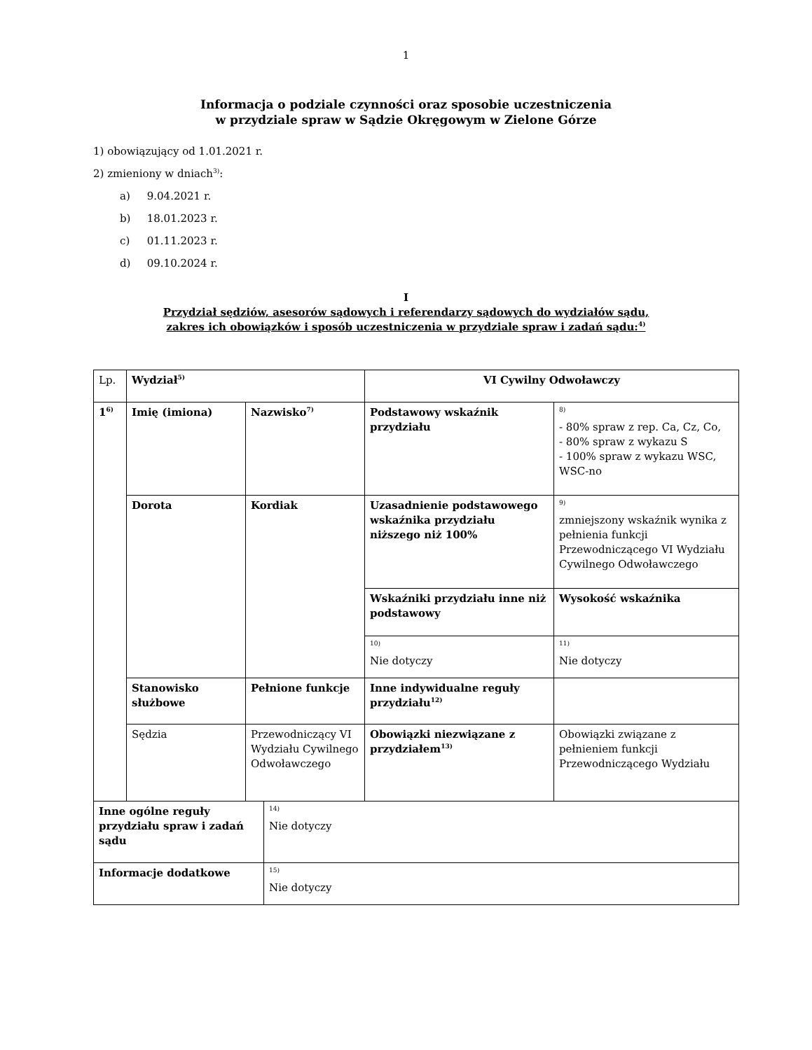1
Informacja o podziale czynności oraz sposobie uczestniczenia
w przydziale spraw w Sądzie Okręgowym w Zielone Górze
1) obowiązujący od 1.01.2021 r.
2) zmieniony w dniach<sup>3)</sup>:
a) 9.04.2021 r.
b) 18.01.2023 r.
c) 01.11.2023 r.
d) 09.10.2024 r.
I
Przydział sędziów, asesorów sądowych i referendarzy sądowych do wydziałów sądu,
zakres ich obowiązków i sposób uczestniczenia w przydziale spraw i zadań sądu:<sup>4)</sup>
| Lp. | Wydział<sup>5)</sup> | | VI Cywilny Odwoławczy | |
| 1<sup>6)</sup> | Imię (imiona) | Nazwisko<sup>7)</sup> | Podstawowy wskaźnik przydziału | <sup>8)</sup> - 80% spraw z rep. Ca, Cz, Co, - 80% spraw z wykazu S - 100% spraw z wykazu WSC, WSC-no |
| | Dorota | Kordiak | Uzasadnienie podstawowego wskaźnika przydziału niższego niż 100% | <sup>9)</sup> zmniejszony wskaźnik wynika z pełnienia funkcji Przewodniczącego VI Wydziału Cywilnego Odwoławczego |
| | | | Wskaźniki przydziału inne niż podstawowy | Wysokość wskaźnika |
| | | | <sup>10)</sup> Nie dotyczy | <sup>11)</sup> Nie dotyczy |
| | Stanowisko służbowe | Pełnione funkcje | Inne indywidualne reguły przydziału<sup>12)</sup> | |
| | Sędzia | Przewodniczący VI Wydziału Cywilnego Odwoławczego | Obowiązki niezwiązane z przydziałem<sup>13)</sup> | Obowiązki związane z pełnieniem funkcji Przewodniczącego Wydziału |
| Inne ogólne reguły przydziału spraw i zadań sądu | <sup>14)</sup> Nie dotyczy |
| Informacje dodatkowe | <sup>15)</sup> Nie dotyczy |